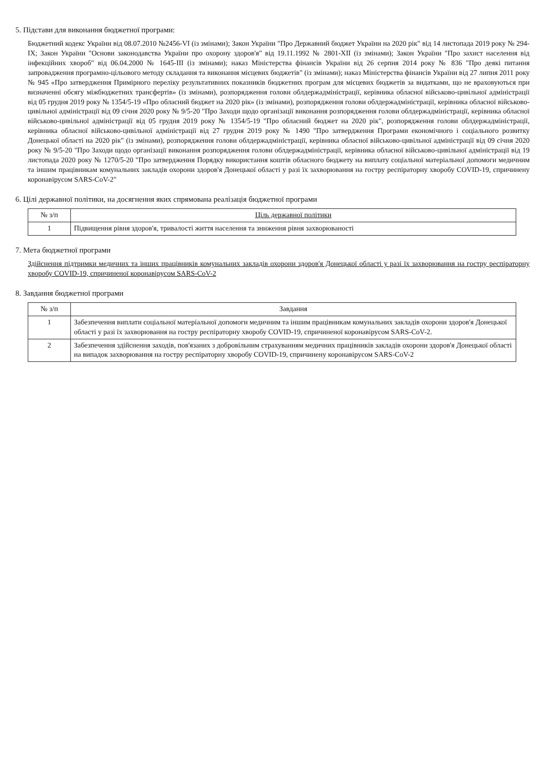5. Підстави для виконання бюджетної програми:
Бюджетний кодекс України від 08.07.2010 №2456-VI (із змінами); Закон України "Про Державний бюджет України на 2020 рік" від 14 листопада 2019 року № 294-IX; Закон України "Основи законодавства України про охорону здоров'я" від 19.11.1992 № 2801-XII (із змінами); Закон України "Про захист населення від інфекційних хвороб" від 06.04.2000 № 1645-III (із змінами); наказ Міністерства фінансів України від 26 серпня 2014 року № 836 "Про деякі питання запровадження програмно-цільового методу складання та виконання місцевих бюджетів" (із змінами); наказ Міністерства фінансів України від 27 липня 2011 року № 945 «Про затвердження Примірного переліку результативних показників бюджетних програм для місцевих бюджетів за видатками, що не враховуються при визначенні обсягу міжбюджетних трансфертів» (із змінами), розпорядження голови облдержадміністрації, керівника обласної військово-цивільної адміністрації від 05 грудня 2019 року № 1354/5-19 «Про обласний бюджет на 2020 рік» (із змінами), розпорядження голови облдержадміністрації, керівника обласної військово-цивільної адміністрації від 09 січня 2020 року № 9/5-20 "Про Заходи щодо організації виконання розпорядження голови облдержадміністрації, керівника обласної військово-цивільної адміністрації від 05 грудня 2019 року № 1354/5-19 "Про обласний бюджет на 2020 рік", розпорядження голови облдержадміністрації, керівника обласної військово-цивільної адміністрації від 27 грудня 2019 року № 1490 "Про затвердження Програми економічного і соціального розвитку Донецької області на 2020 рік" (із змінами), розпорядження голови облдержадміністрації, керівника обласної військово-цивільної адміністрації від 09 січня 2020 року № 9/5-20 "Про Заходи щодо організації виконання розпорядження голови облдержадміністрації, керівника обласної військово-цивільної адміністрації від 19 листопада 2020 року № 1270/5-20 "Про затвердження Порядку використання коштів обласного бюджету на виплату соціальної матеріальної допомоги медичним та іншим працівникам комунальних закладів охорони здоров'я Донецької області у разі їх захворювання на гостру респіраторну хворобу COVID-19, спричинену коронавірусом SARS-CoV-2"
6. Цілі державної політики, на досягнення яких спрямована реалізація бюджетної програми
| № з/п | Ціль державної політики |
| --- | --- |
| 1 | Підвищення рівня здоров'я, тривалості життя населення та зниження рівня захворюваності |
7. Мета бюджетної програми
Здійснення підтримки медичних та інших працівників комунальних закладів охорони здоров'я Донецької області у разі їх захворювання на гостру респіраторну хворобу COVID-19, спричиненої коронавірусом SARS-CoV-2
8. Завдання бюджетної програми
| № з/п | Завдання |
| --- | --- |
| 1 | Забезпечення виплати соціальної матеріальної допомоги медичним та іншим працівникам комунальних закладів охорони здоров'я Донецької області у разі їх захворювання на гостру респіраторну хворобу COVID-19, спричиненої коронавірусом SARS-CoV-2. |
| 2 | Забезпечення здійснення заходів, пов'язаних з добровільним страхуванням медичних працівників закладів охорони здоров'я Донецької області на випадок захворювання на гостру респіраторну хворобу COVID-19, спричинену коронавірусом SARS-CoV-2 |